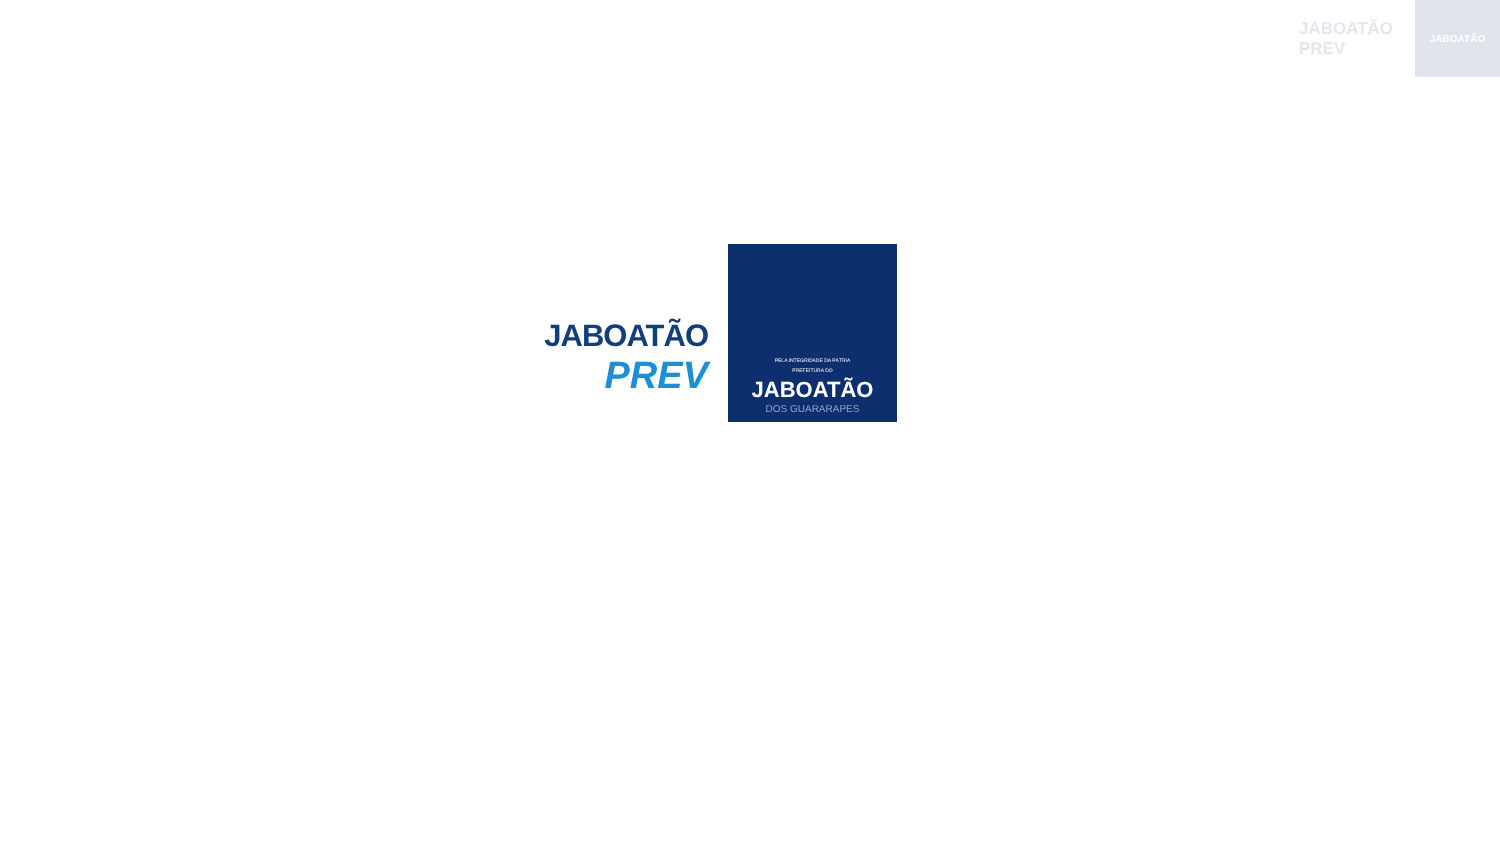JABOATÃO
PREV
JABOATÃO
JABOATÃO
PREV
PELA INTEGRIDADE DA PÁTRIA
PREFEITURA DO
JABOATÃO
DOS GUARARAPES